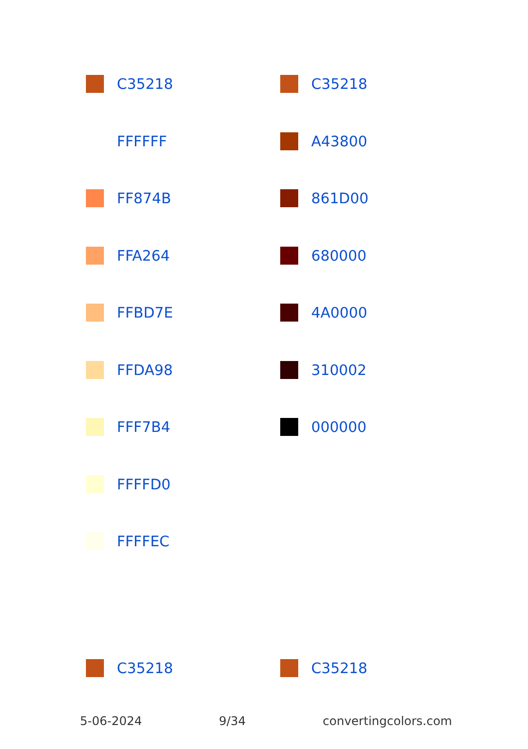C35218
FFFFFF
FF874B
FFA264
FFBD7E
FFDA98
FFF7B4
FFFFD0
FFFFEC
C35218
A43800
861D00
680000
4A0000
310002
000000
C35218 C35218
5-06-2024 9/34 convertingcolors.com